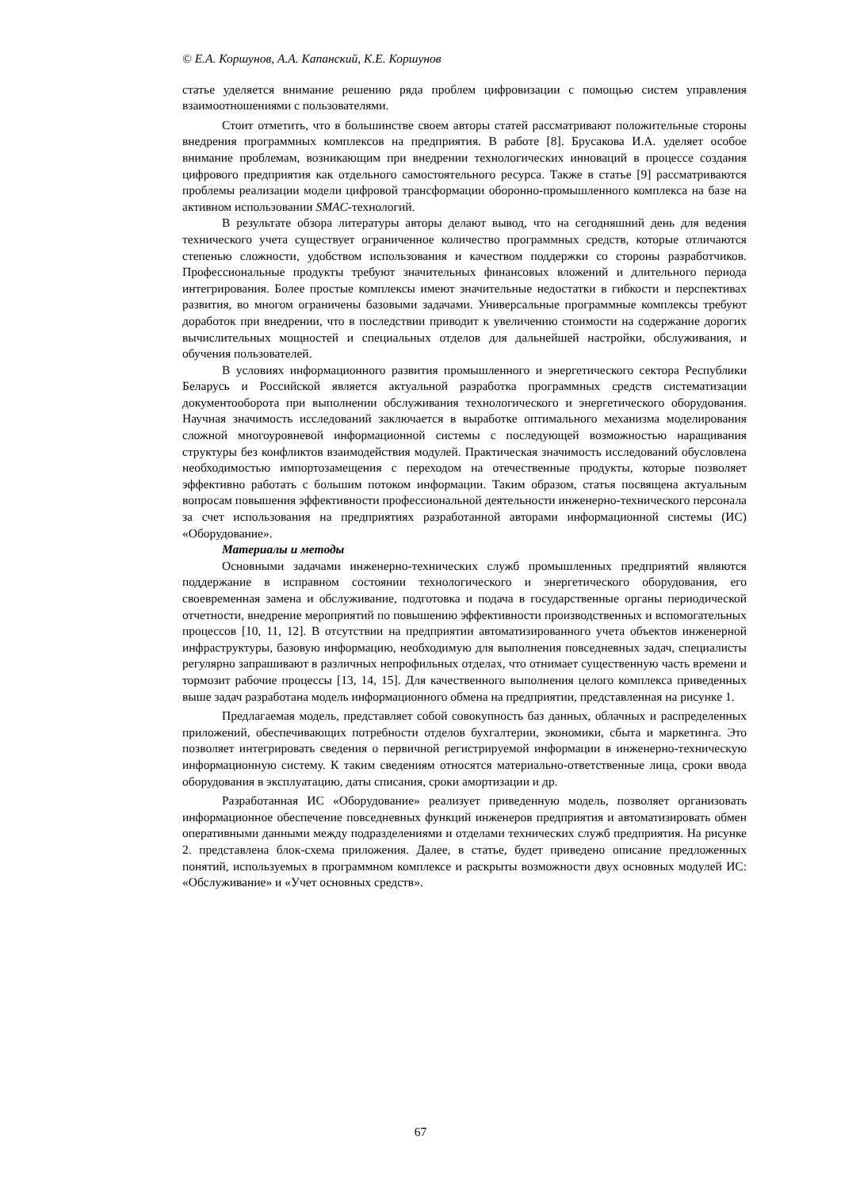© Е.А. Коршунов, А.А. Капанский, К.Е. Коршунов
статье уделяется внимание решению ряда проблем цифровизации с помощью систем управления взаимоотношениями с пользователями.
Стоит отметить, что в большинстве своем авторы статей рассматривают положительные стороны внедрения программных комплексов на предприятия. В работе [8]. Брусакова И.А. уделяет особое внимание проблемам, возникающим при внедрении технологических инноваций в процессе создания цифрового предприятия как отдельного самостоятельного ресурса. Также в статье [9] рассматриваются проблемы реализации модели цифровой трансформации оборонно-промышленного комплекса на базе на активном использовании SMAC-технологий.
В результате обзора литературы авторы делают вывод, что на сегодняшний день для ведения технического учета существует ограниченное количество программных средств, которые отличаются степенью сложности, удобством использования и качеством поддержки со стороны разработчиков. Профессиональные продукты требуют значительных финансовых вложений и длительного периода интегрирования. Более простые комплексы имеют значительные недостатки в гибкости и перспективах развития, во многом ограничены базовыми задачами. Универсальные программные комплексы требуют доработок при внедрении, что в последствии приводит к увеличению стоимости на содержание дорогих вычислительных мощностей и специальных отделов для дальнейшей настройки, обслуживания, и обучения пользователей.
В условиях информационного развития промышленного и энергетического сектора Республики Беларусь и Российской является актуальной разработка программных средств систематизации документооборота при выполнении обслуживания технологического и энергетического оборудования. Научная значимость исследований заключается в выработке оптимального механизма моделирования сложной многоуровневой информационной системы с последующей возможностью наращивания структуры без конфликтов взаимодействия модулей. Практическая значимость исследований обусловлена необходимостью импортозамещения с переходом на отечественные продукты, которые позволяет эффективно работать с большим потоком информации. Таким образом, статья посвящена актуальным вопросам повышения эффективности профессиональной деятельности инженерно-технического персонала за счет использования на предприятиях разработанной авторами информационной системы (ИС) «Оборудование».
Материалы и методы
Основными задачами инженерно-технических служб промышленных предприятий являются поддержание в исправном состоянии технологического и энергетического оборудования, его своевременная замена и обслуживание, подготовка и подача в государственные органы периодической отчетности, внедрение мероприятий по повышению эффективности производственных и вспомогательных процессов [10, 11, 12]. В отсутствии на предприятии автоматизированного учета объектов инженерной инфраструктуры, базовую информацию, необходимую для выполнения повседневных задач, специалисты регулярно запрашивают в различных непрофильных отделах, что отнимает существенную часть времени и тормозит рабочие процессы [13, 14, 15]. Для качественного выполнения целого комплекса приведенных выше задач разработана модель информационного обмена на предприятии, представленная на рисунке 1.
Предлагаемая модель, представляет собой совокупность баз данных, облачных и распределенных приложений, обеспечивающих потребности отделов бухгалтерии, экономики, сбыта и маркетинга. Это позволяет интегрировать сведения о первичной регистрируемой информации в инженерно-техническую информационную систему. К таким сведениям относятся материально-ответственные лица, сроки ввода оборудования в эксплуатацию, даты списания, сроки амортизации и др.
Разработанная ИС «Оборудование» реализует приведенную модель, позволяет организовать информационное обеспечение повседневных функций инженеров предприятия и автоматизировать обмен оперативными данными между подразделениями и отделами технических служб предприятия. На рисунке 2. представлена блок-схема приложения. Далее, в статье, будет приведено описание предложенных понятий, используемых в программном комплексе и раскрыты возможности двух основных модулей ИС: «Обслуживание» и «Учет основных средств».
67